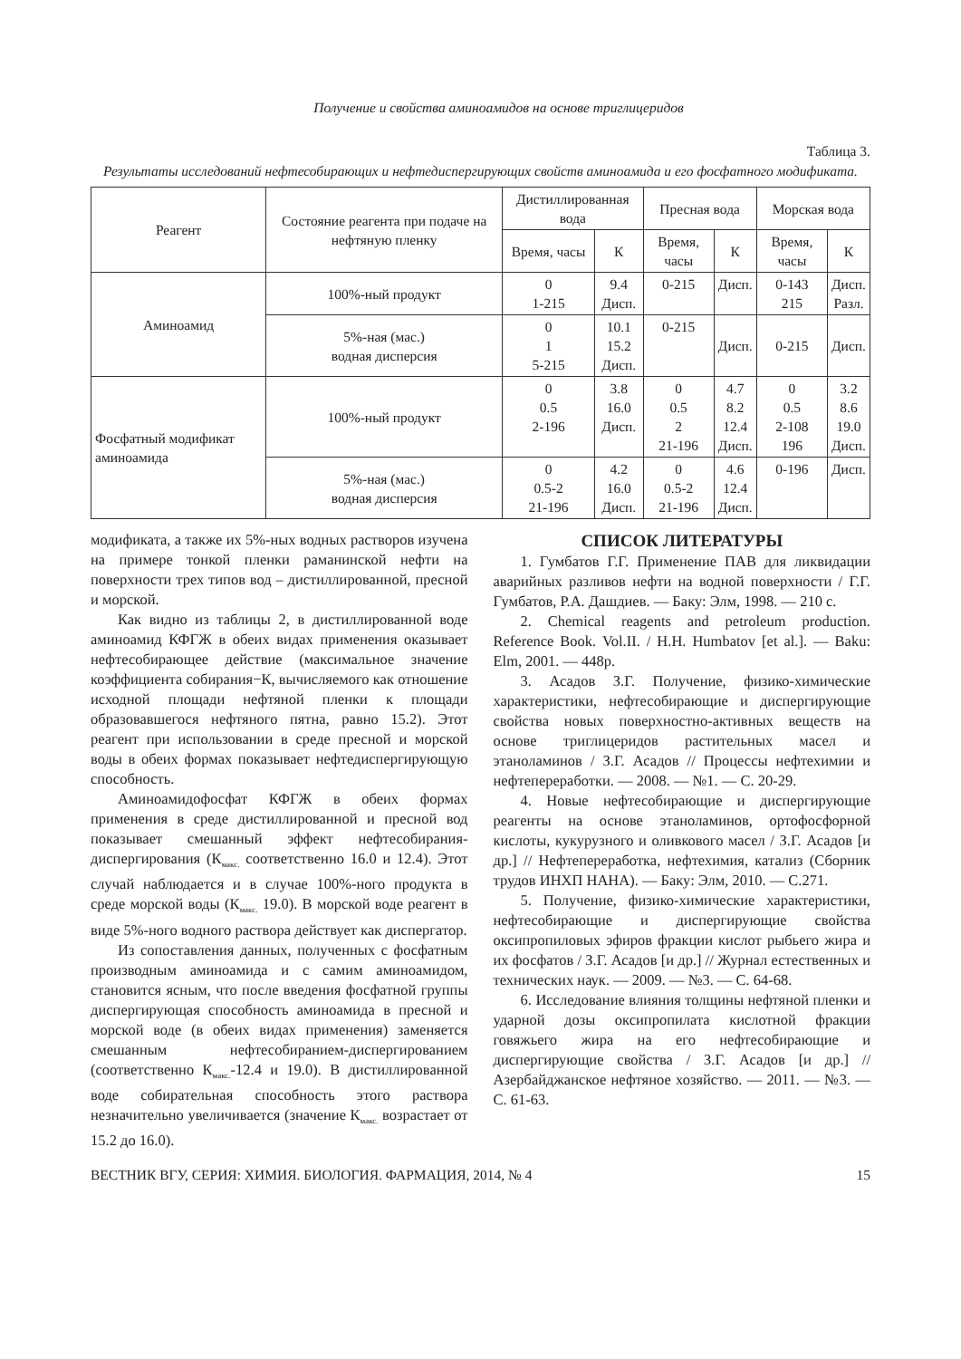Получение и свойства аминоамидов на основе триглицеридов
Таблица 3.
Результаты исследований нефтесобирающих и нефтедиспергирующих свойств аминоамида и его фосфатного модификата.
| Реагент | Состояние реагента при подаче на нефтяную пленку | Дистиллированная вода | | Пресная вода | | Морская вода | |
| --- | --- | --- | --- | --- | --- | --- | --- |
| | | Время, часы | К | Время, часы | К | Время, часы | К |
| Аминоамид | 100%-ный продукт | 0 1-215 | 9.4 Дисп. | 0-215 | Дисп. | 0-143 215 | Дисп. Разл. |
| | 5%-ная (мас.) водная дисперсия | 0 1 5-215 | 10.1 15.2 Дисп. | 0-215 | Дисп. | 0-215 | Дисп. |
| Фосфатный модификат аминоамида | 100%-ный продукт | 0 0.5 2-196 | 3.8 16.0 Дисп. | 0 0.5 2 21-196 | 4.7 8.2 12.4 Дисп. | 0 0.5 2-108 196 | 3.2 8.6 19.0 Дисп. |
| | 5%-ная (мас.) водная дисперсия | 0 0.5-2 21-196 | 4.2 16.0 Дисп. | 0 0.5-2 21-196 | 4.6 12.4 Дисп. | 0-196 | Дисп. |
модификата, а также их 5%-ных водных растворов изучена на примере тонкой пленки раманинской нефти на поверхности трех типов вод – дистиллированной, пресной и морской.
Как видно из таблицы 2, в дистиллированной воде аминоамид КФГЖ в обеих видах применения оказывает нефтесобирающее действие (максимальное значение коэффициента собирания−К, вычисляемого как отношение исходной площади нефтяной пленки к площади образовавшегося нефтяного пятна, равно 15.2). Этот реагент при использовании в среде пресной и морской воды в обеих формах показывает нефтедиспергирующую способность.
Аминоамидофосфат КФГЖ в обеих формах применения в среде дистиллированной и пресной вод показывает смешанный эффект нефтесобирания-диспергирования (К<sub>макс.</sub> соответственно 16.0 и 12.4). Этот случай наблюдается и в случае 100%-ного продукта в среде морской воды (К<sub>макс.</sub> 19.0). В морской воде реагент в виде 5%-ного водного раствора действует как диспергатор.
Из сопоставления данных, полученных с фосфатным производным аминоамида и с самим аминоамидом, становится ясным, что после введения фосфатной группы диспергирующая способность аминоамида в пресной и морской воде (в обеих видах применения) заменяется смешанным нефтесобиранием-диспергированием (соответственно К<sub>макс.</sub>-12.4 и 19.0). В дистиллированной воде собирательная способность этого раствора незначительно увеличивается (значение К<sub>макс.</sub> возрастает от 15.2 до 16.0).
СПИСОК ЛИТЕРАТУРЫ
1. Гумбатов Г.Г. Применение ПАВ для ликвидации аварийных разливов нефти на водной поверхности / Г.Г. Гумбатов, Р.А. Дашдиев. — Баку: Элм, 1998. — 210 с.
2. Chemical reagents and petroleum production. Reference Book. Vol.II. / H.H. Humbatov [et al.]. — Baku: Elm, 2001. — 448p.
3. Асадов З.Г. Получение, физико-химические характеристики, нефтесобирающие и диспергирующие свойства новых поверхностно-активных веществ на основе триглицеридов растительных масел и этаноламинов / З.Г. Асадов // Процессы нефтехимии и нефтепереработки. — 2008. — №1. — С. 20-29.
4. Новые нефтесобирающие и диспергирующие реагенты на основе этаноламинов, ортофосфорной кислоты, кукурузного и оливкового масел / З.Г. Асадов [и др.] // Нефтепереработка, нефтехимия, катализ (Сборник трудов ИНХП НАНА). — Баку: Элм, 2010. — С.271.
5. Получение, физико-химические характеристики, нефтесобирающие и диспергирующие свойства оксипропиловых эфиров фракции кислот рыбьего жира и их фосфатов / З.Г. Асадов [и др.] // Журнал естественных и технических наук. — 2009. — №3. — С. 64-68.
6. Исследование влияния толщины нефтяной пленки и ударной дозы оксипропилата кислотной фракции говяжьего жира на его нефтесобирающие и диспергирующие свойства / З.Г. Асадов [и др.] // Азербайджанское нефтяное хозяйство. — 2011. — №3. — С. 61-63.
ВЕСТНИК ВГУ, СЕРИЯ: ХИМИЯ. БИОЛОГИЯ. ФАРМАЦИЯ, 2014, № 4 15